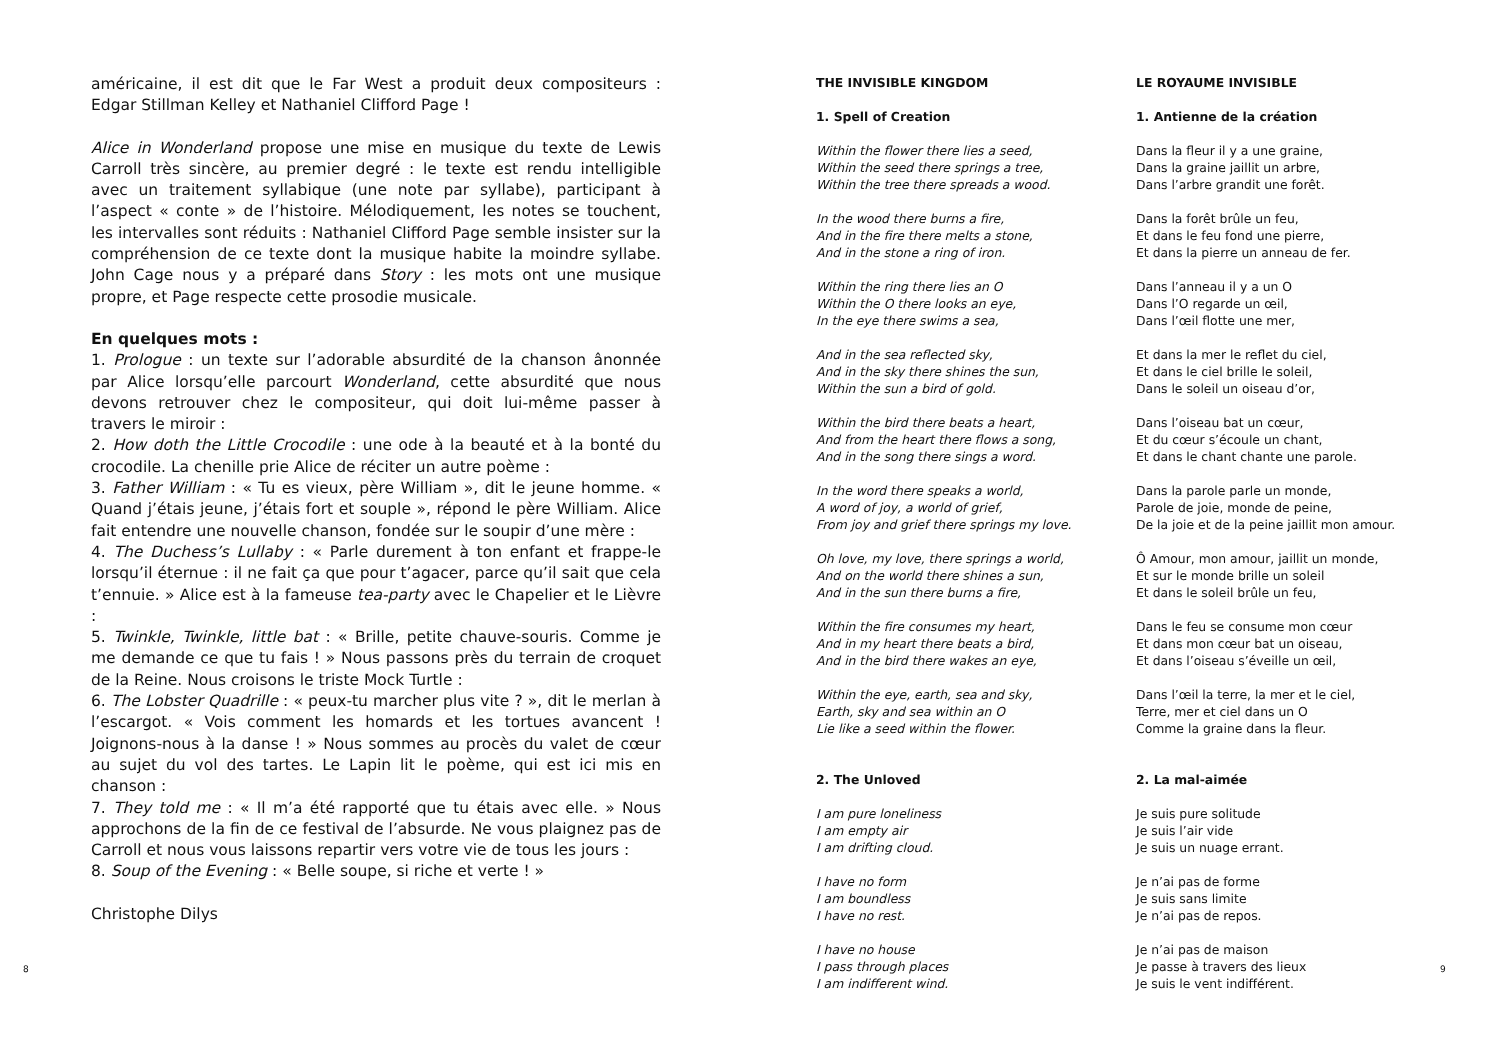américaine, il est dit que le Far West a produit deux compositeurs : Edgar Stillman Kelley et Nathaniel Clifford Page !
Alice in Wonderland propose une mise en musique du texte de Lewis Carroll très sincère, au premier degré : le texte est rendu intelligible avec un traitement syllabique (une note par syllabe), participant à l’aspect « conte » de l’histoire. Mélodiquement, les notes se touchent, les intervalles sont réduits : Nathaniel Clifford Page semble insister sur la compréhension de ce texte dont la musique habite la moindre syllabe. John Cage nous y a préparé dans Story : les mots ont une musique propre, et Page respecte cette prosodie musicale.
En quelques mots :
1. Prologue : un texte sur l’adorable absurdité de la chanson ânonnée par Alice lorsqu’elle parcourt Wonderland, cette absurdité que nous devons retrouver chez le compositeur, qui doit lui-même passer à travers le miroir :
2. How doth the Little Crocodile : une ode à la beauté et à la bonté du crocodile. La chenille prie Alice de réciter un autre poème :
3. Father William : « Tu es vieux, père William », dit le jeune homme. « Quand j’étais jeune, j’étais fort et souple », répond le père William. Alice fait entendre une nouvelle chanson, fondée sur le soupir d’une mère :
4. The Duchess’s Lullaby : « Parle durement à ton enfant et frappe-le lorsqu’il éternue : il ne fait ça que pour t’agacer, parce qu’il sait que cela t’ennuie. » Alice est à la fameuse tea-party avec le Chapelier et le Lièvre :
5. Twinkle, Twinkle, little bat : « Brille, petite chauve-souris. Comme je me demande ce que tu fais ! » Nous passons près du terrain de croquet de la Reine. Nous croisons le triste Mock Turtle :
6. The Lobster Quadrille : « peux-tu marcher plus vite ? », dit le merlan à l’escargot. « Vois comment les homards et les tortues avancent ! Joignons-nous à la danse ! » Nous sommes au procès du valet de cœur au sujet du vol des tartes. Le Lapin lit le poème, qui est ici mis en chanson :
7. They told me : « Il m’a été rapporté que tu étais avec elle. » Nous approchons de la fin de ce festival de l’absurde. Ne vous plaignez pas de Carroll et nous vous laissons repartir vers votre vie de tous les jours :
8. Soup of the Evening : « Belle soupe, si riche et verte ! »
Christophe Dilys
THE INVISIBLE KINGDOM
1. Spell of Creation
Within the flower there lies a seed,
Within the seed there springs a tree,
Within the tree there spreads a wood.
In the wood there burns a fire,
And in the fire there melts a stone,
And in the stone a ring of iron.
Within the ring there lies an O
Within the O there looks an eye,
In the eye there swims a sea,
And in the sea reflected sky,
And in the sky there shines the sun,
Within the sun a bird of gold.
Within the bird there beats a heart,
And from the heart there flows a song,
And in the song there sings a word.
In the word there speaks a world,
A word of joy, a world of grief,
From joy and grief there springs my love.
Oh love, my love, there springs a world,
And on the world there shines a sun,
And in the sun there burns a fire,
Within the fire consumes my heart,
And in my heart there beats a bird,
And in the bird there wakes an eye,
Within the eye, earth, sea and sky,
Earth, sky and sea within an O
Lie like a seed within the flower.
2. The Unloved
I am pure loneliness
I am empty air
I am drifting cloud.
I have no form
I am boundless
I have no rest.
I have no house
I pass through places
I am indifferent wind.
LE ROYAUME INVISIBLE
1. Antienne de la création
Dans la fleur il y a une graine,
Dans la graine jaillit un arbre,
Dans l’arbre grandit une forêt.
Dans la forêt brûle un feu,
Et dans le feu fond une pierre,
Et dans la pierre un anneau de fer.
Dans l’anneau il y a un O
Dans l’O regarde un œil,
Dans l’œil flotte une mer,
Et dans la mer le reflet du ciel,
Et dans le ciel brille le soleil,
Dans le soleil un oiseau d’or,
Dans l’oiseau bat un cœur,
Et du cœur s’écoule un chant,
Et dans le chant chante une parole.
Dans la parole parle un monde,
Parole de joie, monde de peine,
De la joie et de la peine jaillit mon amour.
Ô Amour, mon amour, jaillit un monde,
Et sur le monde brille un soleil
Et dans le soleil brûle un feu,
Dans le feu se consume mon cœur
Et dans mon cœur bat un oiseau,
Et dans l’oiseau s’éveille un œil,
Dans l’œil la terre, la mer et le ciel,
Terre, mer et ciel dans un O
Comme la graine dans la fleur.
2. La mal-aimée
Je suis pure solitude
Je suis l’air vide
Je suis un nuage errant.
Je n’ai pas de forme
Je suis sans limite
Je n’ai pas de repos.
Je n’ai pas de maison
Je passe à travers des lieux
Je suis le vent indifférent.
8 9